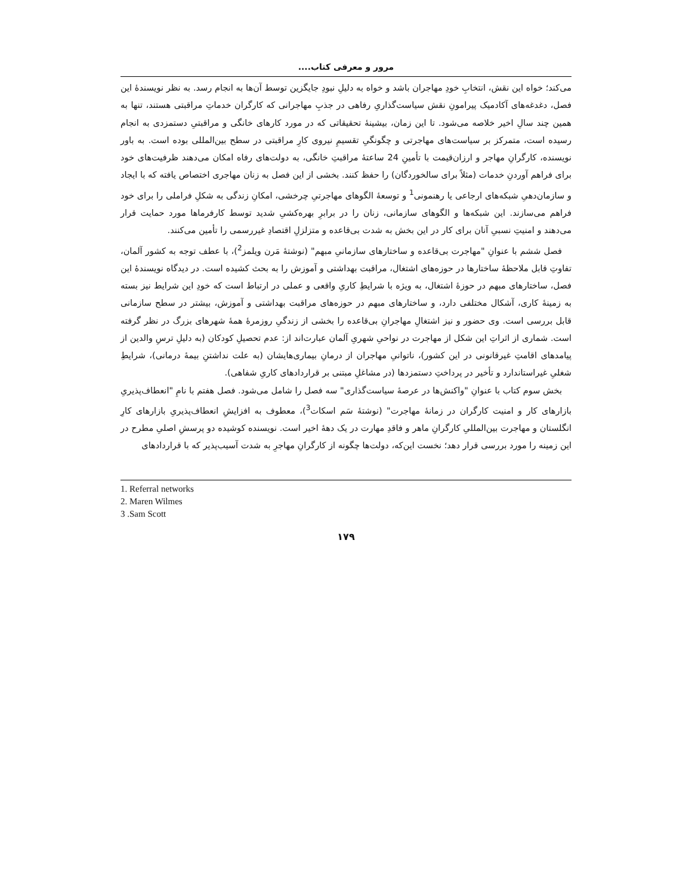مرور و معرفی کتاب....
می‌کند؛ خواه این نقش، انتخابِ خودِ مهاجران باشد و خواه به دلیلِ نبودِ جایگزین توسط آن‌ها به انجام رسد. به نظر نویسندهٔ این فصل، دغدغه‌های آکادمیک پیرامونِ نقش سیاست‌گذاریِ رفاهی در جذبِ مهاجرانی که کارگران خدماتِ مراقبتی هستند، تنها به همین چند سالِ اخیر خلاصه می‌شود. تا این زمان، بیشینهٔ تحقیقاتی که در مورد کارهای خانگی و مراقبتیِ دستمزدی به انجام رسیده است، متمرکز بر سیاست‌های مهاجرتی و چگونگیِ تقسیمِ نیروی کارِ مراقبتی در سطح بین‌المللی بوده است. به باور نویسنده، کارگرانِ مهاجر و ارزان‌قیمت با تأمینِ 24 ساعتهٔ مراقبتِ خانگی، به دولت‌های رفاه امکان می‌دهند ظرفیت‌های خود برای فراهم آوردنِ خدمات (مثلاً برای سالخوردگان) را حفظ کنند. بخشی از این فصل به زنان مهاجری اختصاص یافته که با ایجاد و سازمان‌دهیِ شبکه‌های ارجاعی یا رهنمونی<sup>1</sup> و توسعهٔ الگوهای مهاجرتیِ چرخشی، امکانِ زندگی به شکلِ فراملی را برای خود فراهم می‌سازند. این شبکه‌ها و الگوهای سازمانی، زنان را در برابرِ بهره‌کشیِ شدید توسط کارفرماها مورد حمایت قرار می‌دهند و امنیتِ نسبیِ آنان برای کار در این بخش به شدت بی‌قاعده و متزلزلِ اقتصادِ غیررسمی را تأمین می‌کنند.
فصل ششم با عنوانِ "مهاجرت بی‌قاعده و ساختارهای سازمانیِ مبهم" (نوشتهٔ مَرن ویلمز<sup>2</sup>)، با عطف توجه به کشور آلمان، تفاوتِ قابل ملاحظهٔ ساختارها در حوزه‌های اشتغال، مراقبت بهداشتی و آموزش را به بحث کشیده است. در دیدگاه نویسندهٔ این فصل، ساختارهای مبهم در حوزهٔ اشتغال، به ویژه با شرایطِ کاریِ واقعی و عملی در ارتباط است که خودِ این شرایط نیز بسته به زمینهٔ کاری، آشکال مختلفی دارد، و ساختارهای مبهم در حوزه‌های مراقبت بهداشتی و آموزش، بیشتر در سطح سازمانی قابل بررسی است. وی حضور و نیز اشتغالِ مهاجرانِ بی‌قاعده را بخشی از زندگیِ روزمرهٔ همهٔ شهرهای بزرگ در نظر گرفته است. شماری از اثراتِ این شکل از مهاجرت در نواحیِ شهریِ آلمان عبارت‌اند از: عدم تحصیلِ کودکان (به دلیلِ ترسِ والدین از پیامدهای اقامتِ غیرقانونی در این کشور)، ناتوانیِ مهاجران از درمانِ بیماری‌هایشان (به علت نداشتنِ بیمهٔ درمانی)، شرایطِ شغلیِ غیراستاندارد و تأخیر در پرداختِ دستمزدها (در مشاغلِ مبتنی بر قراردادهای کاریِ شفاهی).
بخش سوم کتاب با عنوانِ "واکنش‌ها در عرصهٔ سیاست‌گذاری" سه فصل را شامل می‌شود. فصل هفتم با نامِ "انعطاف‌پذیریِ بازارهای کار و امنیت کارگران در زمانهٔ مهاجرت" (نوشتهٔ سَم اسکات<sup>3</sup>)، معطوف به افزایشِ انعطاف‌پذیریِ بازارهای کارِ انگلستان و مهاجرت بین‌المللیِ کارگرانِ ماهر و فاقدِ مهارت در یک دههٔ اخیر است. نویسنده کوشیده دو پرسشِ اصلیِ مطرح در این زمینه را مورد بررسی قرار دهد؛ نخست این‌که، دولت‌ها چگونه از کارگرانِ مهاجرِ به شدت آسیب‌پذیر که با قراردادهای
1. Referral networks
2. Maren Wilmes
3 .Sam Scott
۱۷۹